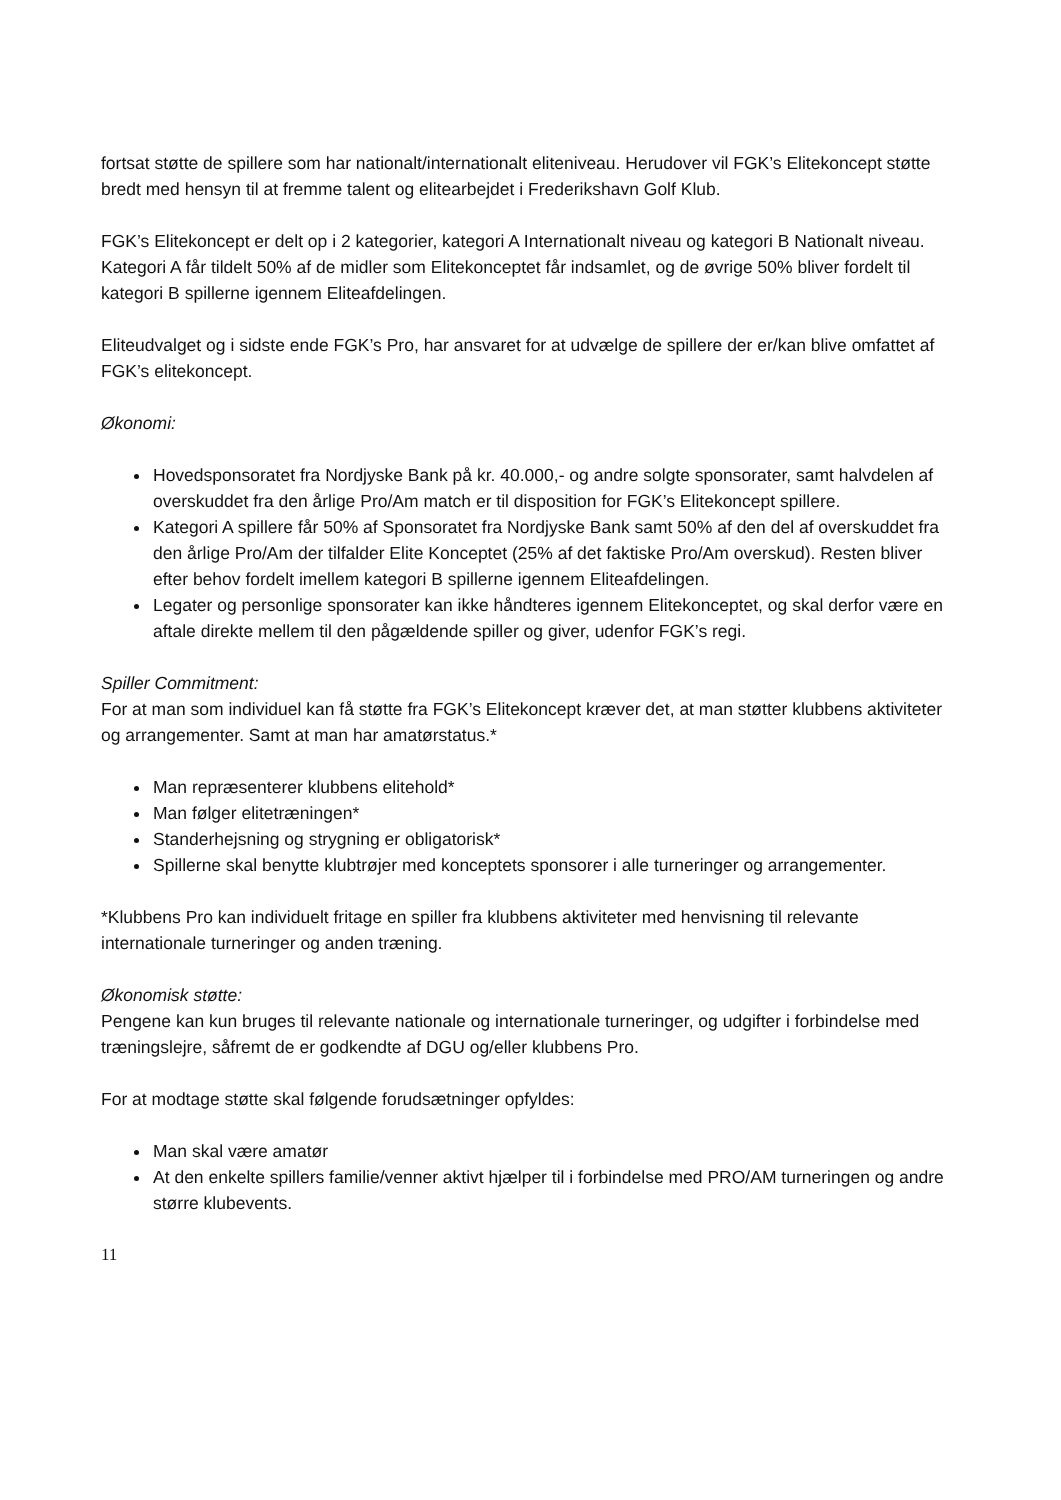fortsat støtte de spillere som har nationalt/internationalt eliteniveau. Herudover vil FGK’s Elitekoncept støtte bredt med hensyn til at fremme talent og elitearbejdet i Frederikshavn Golf Klub.
FGK’s Elitekoncept er delt op i 2 kategorier, kategori A Internationalt niveau og kategori B Nationalt niveau. Kategori A får tildelt 50% af de midler som Elitekonceptet får indsamlet, og de øvrige 50% bliver fordelt til kategori B spillerne igennem Eliteafdelingen.
Eliteudvalget og i sidste ende FGK’s Pro, har ansvaret for at udvælge de spillere der er/kan blive omfattet af FGK’s elitekoncept.
Økonomi:
Hovedsponsoratet fra Nordjyske Bank på kr. 40.000,- og andre solgte sponsorater, samt halvdelen af overskuddet fra den årlige Pro/Am match er til disposition for FGK’s Elitekoncept spillere.
Kategori A spillere får 50% af Sponsoratet fra Nordjyske Bank samt 50% af den del af overskuddet fra den årlige Pro/Am der tilfalder Elite Konceptet (25% af det faktiske Pro/Am overskud). Resten bliver efter behov fordelt imellem kategori B spillerne igennem Eliteafdelingen.
Legater og personlige sponsorater kan ikke håndteres igennem Elitekonceptet, og skal derfor være en aftale direkte mellem til den pågældende spiller og giver, udenfor FGK’s regi.
Spiller Commitment:
For at man som individuel kan få støtte fra FGK’s Elitekoncept kræver det, at man støtter klubbens aktiviteter og arrangementer. Samt at man har amatørstatus.*
Man repræsenterer klubbens elitehold*
Man følger elitetræningen*
Standerhejsning og strygning er obligatorisk*
Spillerne skal benytte klubtrøjer med konceptets sponsorer i alle turneringer og arrangementer.
*Klubbens Pro kan individuelt fritage en spiller fra klubbens aktiviteter med henvisning til relevante internationale turneringer og anden træning.
Økonomisk støtte:
Pengene kan kun bruges til relevante nationale og internationale turneringer, og udgifter i forbindelse med træningslejre, såfremt de er godkendte af DGU og/eller klubbens Pro.
For at modtage støtte skal følgende forudsætninger opfyldes:
Man skal være amatør
At den enkelte spillers familie/venner aktivt hjælper til i forbindelse med PRO/AM turneringen og andre større klubevents.
11